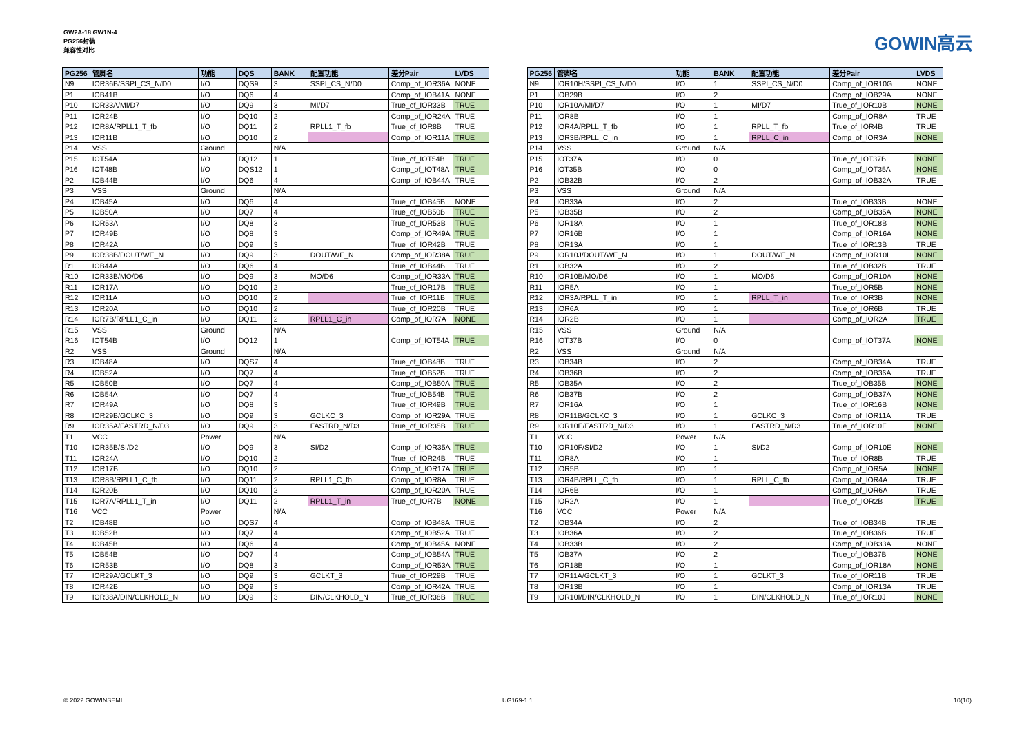GW2A-18 GW1N-4
PG256封装
兼容性对比
GOWIN高云
| PG256 | 管脚名 | 功能 | DQS | BANK | 配置功能 | 差分Pair | LVDS |
| --- | --- | --- | --- | --- | --- | --- | --- |
| N9 | IOR36B/SSPI_CS_N/D0 | I/O | DQS9 | 3 | SSPI_CS_N/D0 | Comp_of_IOR36A | NONE |
| P1 | IOB41B | I/O | DQ6 | 4 | | Comp_of_IOB41A | NONE |
| P10 | IOR33A/MI/D7 | I/O | DQ9 | 3 | MI/D7 | True_of_IOR33B | TRUE |
| P11 | IOR24B | I/O | DQ10 | 2 | | Comp_of_IOR24A | TRUE |
| P12 | IOR8A/RPLL1_T_fb | I/O | DQ11 | 2 | RPLL1_T_fb | True_of_IOR8B | TRUE |
| P13 | IOR11B | I/O | DQ10 | 2 | | Comp_of_IOR11A | TRUE |
| P14 | VSS | Ground | | N/A | | | |
| P15 | IOT54A | I/O | DQ12 | 1 | | True_of_IOT54B | TRUE |
| P16 | IOT48B | I/O | DQS12 | 1 | | Comp_of_IOT48A | TRUE |
| P2 | IOB44B | I/O | DQ6 | 4 | | Comp_of_IOB44A | TRUE |
| P3 | VSS | Ground | | N/A | | | |
| P4 | IOB45A | I/O | DQ6 | 4 | | True_of_IOB45B | NONE |
| P5 | IOB50A | I/O | DQ7 | 4 | | True_of_IOB50B | TRUE |
| P6 | IOR53A | I/O | DQ8 | 3 | | True_of_IOR53B | TRUE |
| P7 | IOR49B | I/O | DQ8 | 3 | | Comp_of_IOR49A | TRUE |
| P8 | IOR42A | I/O | DQ9 | 3 | | True_of_IOR42B | TRUE |
| P9 | IOR38B/DOUT/WE_N | I/O | DQ9 | 3 | DOUT/WE_N | Comp_of_IOR38A | TRUE |
| R1 | IOB44A | I/O | DQ6 | 4 | | True_of_IOB44B | TRUE |
| R10 | IOR33B/MO/D6 | I/O | DQ9 | 3 | MO/D6 | Comp_of_IOR33A | TRUE |
| R11 | IOR17A | I/O | DQ10 | 2 | | True_of_IOR17B | TRUE |
| R12 | IOR11A | I/O | DQ10 | 2 | | True_of_IOR11B | TRUE |
| R13 | IOR20A | I/O | DQ10 | 2 | | True_of_IOR20B | TRUE |
| R14 | IOR7B/RPLL1_C_in | I/O | DQ11 | 2 | RPLL1_C_in | Comp_of_IOR7A | NONE |
| R15 | VSS | Ground | | N/A | | | |
| R16 | IOT54B | I/O | DQ12 | 1 | | Comp_of_IOT54A | TRUE |
| R2 | VSS | Ground | | N/A | | | |
| R3 | IOB48A | I/O | DQS7 | 4 | | True_of_IOB48B | TRUE |
| R4 | IOB52A | I/O | DQ7 | 4 | | True_of_IOB52B | TRUE |
| R5 | IOB50B | I/O | DQ7 | 4 | | Comp_of_IOB50A | TRUE |
| R6 | IOB54A | I/O | DQ7 | 4 | | True_of_IOB54B | TRUE |
| R7 | IOR49A | I/O | DQ8 | 3 | | True_of_IOR49B | TRUE |
| R8 | IOR29B/GCLKC_3 | I/O | DQ9 | 3 | GCLKC_3 | Comp_of_IOR29A | TRUE |
| R9 | IOR35A/FASTRD_N/D3 | I/O | DQ9 | 3 | FASTRD_N/D3 | True_of_IOR35B | TRUE |
| T1 | VCC | Power | | N/A | | | |
| T10 | IOR35B/SI/D2 | I/O | DQ9 | 3 | SI/D2 | Comp_of_IOR35A | TRUE |
| T11 | IOR24A | I/O | DQ10 | 2 | | True_of_IOR24B | TRUE |
| T12 | IOR17B | I/O | DQ10 | 2 | | Comp_of_IOR17A | TRUE |
| T13 | IOR8B/RPLL1_C_fb | I/O | DQ11 | 2 | RPLL1_C_fb | Comp_of_IOR8A | TRUE |
| T14 | IOR20B | I/O | DQ10 | 2 | | Comp_of_IOR20A | TRUE |
| T15 | IOR7A/RPLL1_T_in | I/O | DQ11 | 2 | RPLL1_T_in | True_of_IOR7B | NONE |
| T16 | VCC | Power | | N/A | | | |
| T2 | IOB48B | I/O | DQS7 | 4 | | Comp_of_IOB48A | TRUE |
| T3 | IOB52B | I/O | DQ7 | 4 | | Comp_of_IOB52A | TRUE |
| T4 | IOB45B | I/O | DQ6 | 4 | | Comp_of_IOB45A | NONE |
| T5 | IOB54B | I/O | DQ7 | 4 | | Comp_of_IOB54A | TRUE |
| T6 | IOR53B | I/O | DQ8 | 3 | | Comp_of_IOR53A | TRUE |
| T7 | IOR29A/GCLKT_3 | I/O | DQ9 | 3 | GCLKT_3 | True_of_IOR29B | TRUE |
| T8 | IOR42B | I/O | DQ9 | 3 | | Comp_of_IOR42A | TRUE |
| T9 | IOR38A/DIN/CLKHOLD_N | I/O | DQ9 | 3 | DIN/CLKHOLD_N | True_of_IOR38B | TRUE |
| PG256 | 管脚名 | 功能 | BANK | 配置功能 | 差分Pair | LVDS |
| --- | --- | --- | --- | --- | --- | --- |
| N9 | IOR10H/SSPI_CS_N/D0 | I/O | 1 | SSPI_CS_N/D0 | Comp_of_IOR10G | NONE |
| P1 | IOB29B | I/O | 2 | | Comp_of_IOB29A | NONE |
| P10 | IOR10A/MI/D7 | I/O | 1 | MI/D7 | True_of_IOR10B | NONE |
| P11 | IOR8B | I/O | 1 | | Comp_of_IOR8A | TRUE |
| P12 | IOR4A/RPLL_T_fb | I/O | 1 | RPLL_T_fb | True_of_IOR4B | TRUE |
| P13 | IOR3B/RPLL_C_in | I/O | 1 | RPLL_C_in | Comp_of_IOR3A | NONE |
| P14 | VSS | Ground | N/A | | | |
| P15 | IOT37A | I/O | 0 | | True_of_IOT37B | NONE |
| P16 | IOT35B | I/O | 0 | | Comp_of_IOT35A | NONE |
| P2 | IOB32B | I/O | 2 | | Comp_of_IOB32A | TRUE |
| P3 | VSS | Ground | N/A | | | |
| P4 | IOB33A | I/O | 2 | | True_of_IOB33B | NONE |
| P5 | IOB35B | I/O | 2 | | Comp_of_IOB35A | NONE |
| P6 | IOR18A | I/O | 1 | | True_of_IOR18B | NONE |
| P7 | IOR16B | I/O | 1 | | Comp_of_IOR16A | NONE |
| P8 | IOR13A | I/O | 1 | | True_of_IOR13B | TRUE |
| P9 | IOR10J/DOUT/WE_N | I/O | 1 | DOUT/WE_N | Comp_of_IOR10I | NONE |
| R1 | IOB32A | I/O | 2 | | True_of_IOB32B | TRUE |
| R10 | IOR10B/MO/D6 | I/O | 1 | MO/D6 | Comp_of_IOR10A | NONE |
| R11 | IOR5A | I/O | 1 | | True_of_IOR5B | NONE |
| R12 | IOR3A/RPLL_T_in | I/O | 1 | RPLL_T_in | True_of_IOR3B | NONE |
| R13 | IOR6A | I/O | 1 | | True_of_IOR6B | TRUE |
| R14 | IOR2B | I/O | 1 | | Comp_of_IOR2A | TRUE |
| R15 | VSS | Ground | N/A | | | |
| R16 | IOT37B | I/O | 0 | | Comp_of_IOT37A | NONE |
| R2 | VSS | Ground | N/A | | | |
| R3 | IOB34B | I/O | 2 | | Comp_of_IOB34A | TRUE |
| R4 | IOB36B | I/O | 2 | | Comp_of_IOB36A | TRUE |
| R5 | IOB35A | I/O | 2 | | True_of_IOB35B | NONE |
| R6 | IOB37B | I/O | 2 | | Comp_of_IOB37A | NONE |
| R7 | IOR16A | I/O | 1 | | True_of_IOR16B | NONE |
| R8 | IOR11B/GCLKC_3 | I/O | 1 | GCLKC_3 | Comp_of_IOR11A | TRUE |
| R9 | IOR10E/FASTRD_N/D3 | I/O | 1 | FASTRD_N/D3 | True_of_IOR10F | NONE |
| T1 | VCC | Power | N/A | | | |
| T10 | IOR10F/SI/D2 | I/O | 1 | SI/D2 | Comp_of_IOR10E | NONE |
| T11 | IOR8A | I/O | 1 | | True_of_IOR8B | TRUE |
| T12 | IOR5B | I/O | 1 | | Comp_of_IOR5A | NONE |
| T13 | IOR4B/RPLL_C_fb | I/O | 1 | RPLL_C_fb | Comp_of_IOR4A | TRUE |
| T14 | IOR6B | I/O | 1 | | Comp_of_IOR6A | TRUE |
| T15 | IOR2A | I/O | 1 | | True_of_IOR2B | TRUE |
| T16 | VCC | Power | N/A | | | |
| T2 | IOB34A | I/O | 2 | | True_of_IOB34B | TRUE |
| T3 | IOB36A | I/O | 2 | | True_of_IOB36B | TRUE |
| T4 | IOB33B | I/O | 2 | | Comp_of_IOB33A | NONE |
| T5 | IOB37A | I/O | 2 | | True_of_IOB37B | NONE |
| T6 | IOR18B | I/O | 1 | | Comp_of_IOR18A | NONE |
| T7 | IOR11A/GCLKT_3 | I/O | 1 | GCLKT_3 | True_of_IOR11B | TRUE |
| T8 | IOR13B | I/O | 1 | | Comp_of_IOR13A | TRUE |
| T9 | IOR10I/DIN/CLKHOLD_N | I/O | 1 | DIN/CLKHOLD_N | True_of_IOR10J | NONE |
© 2022 GOWINSEMI UG169-1.1 10(10)